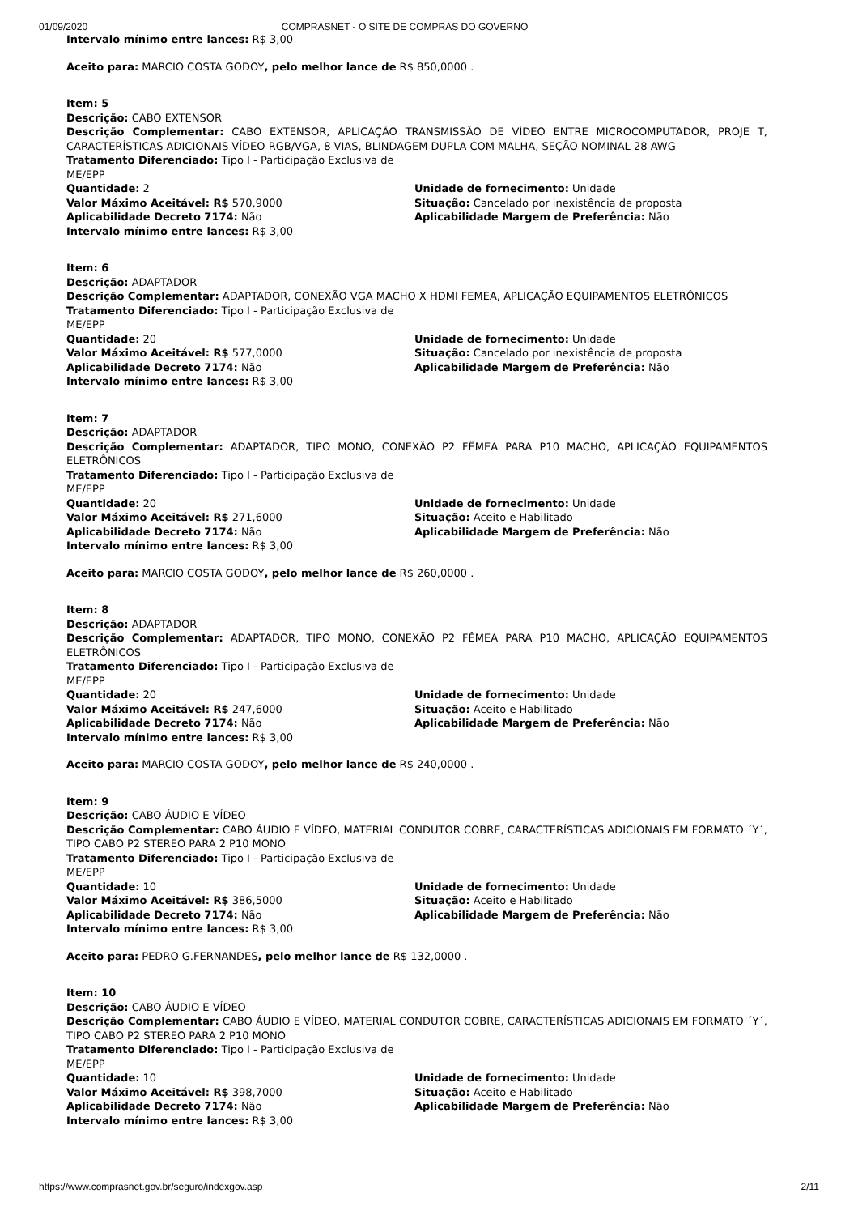01/09/2020 COMPRASNET - O SITE DE COMPRAS DO GOVERNO
Intervalo mínimo entre lances: R$ 3,00
Aceito para: MARCIO COSTA GODOY, pelo melhor lance de R$ 850,0000 .
Item: 5
Descrição: CABO EXTENSOR
Descrição Complementar: CABO EXTENSOR, APLICAÇÃO TRANSMISSÃO DE VÍDEO ENTRE MICROCOMPUTADOR, PROJE T, CARACTERÍSTICAS ADICIONAIS VÍDEO RGB/VGA, 8 VIAS, BLINDAGEM DUPLA COM MALHA, SEÇÃO NOMINAL 28 AWG
Tratamento Diferenciado: Tipo I - Participação Exclusiva de ME/EPP
Quantidade: 2
Valor Máximo Aceitável: R$ 570,9000
Aplicabilidade Decreto 7174: Não
Intervalo mínimo entre lances: R$ 3,00
Unidade de fornecimento: Unidade
Situação: Cancelado por inexistência de proposta
Aplicabilidade Margem de Preferência: Não
Item: 6
Descrição: ADAPTADOR
Descrição Complementar: ADAPTADOR, CONEXÃO VGA MACHO X HDMI FEMEA, APLICAÇÃO EQUIPAMENTOS ELETRÔNICOS
Tratamento Diferenciado: Tipo I - Participação Exclusiva de ME/EPP
Quantidade: 20
Valor Máximo Aceitável: R$ 577,0000
Aplicabilidade Decreto 7174: Não
Intervalo mínimo entre lances: R$ 3,00
Unidade de fornecimento: Unidade
Situação: Cancelado por inexistência de proposta
Aplicabilidade Margem de Preferência: Não
Item: 7
Descrição: ADAPTADOR
Descrição Complementar: ADAPTADOR, TIPO MONO, CONEXÃO P2 FÊMEA PARA P10 MACHO, APLICAÇÃO EQUIPAMENTOS ELETRÔNICOS
Tratamento Diferenciado: Tipo I - Participação Exclusiva de ME/EPP
Quantidade: 20
Valor Máximo Aceitável: R$ 271,6000
Aplicabilidade Decreto 7174: Não
Intervalo mínimo entre lances: R$ 3,00
Unidade de fornecimento: Unidade
Situação: Aceito e Habilitado
Aplicabilidade Margem de Preferência: Não
Aceito para: MARCIO COSTA GODOY, pelo melhor lance de R$ 260,0000 .
Item: 8
Descrição: ADAPTADOR
Descrição Complementar: ADAPTADOR, TIPO MONO, CONEXÃO P2 FÊMEA PARA P10 MACHO, APLICAÇÃO EQUIPAMENTOS ELETRÔNICOS
Tratamento Diferenciado: Tipo I - Participação Exclusiva de ME/EPP
Quantidade: 20
Valor Máximo Aceitável: R$ 247,6000
Aplicabilidade Decreto 7174: Não
Intervalo mínimo entre lances: R$ 3,00
Unidade de fornecimento: Unidade
Situação: Aceito e Habilitado
Aplicabilidade Margem de Preferência: Não
Aceito para: MARCIO COSTA GODOY, pelo melhor lance de R$ 240,0000 .
Item: 9
Descrição: CABO ÁUDIO E VÍDEO
Descrição Complementar: CABO ÁUDIO E VÍDEO, MATERIAL CONDUTOR COBRE, CARACTERÍSTICAS ADICIONAIS EM FORMATO ´Y´, TIPO CABO P2 STEREO PARA 2 P10 MONO
Tratamento Diferenciado: Tipo I - Participação Exclusiva de ME/EPP
Quantidade: 10
Valor Máximo Aceitável: R$ 386,5000
Aplicabilidade Decreto 7174: Não
Intervalo mínimo entre lances: R$ 3,00
Unidade de fornecimento: Unidade
Situação: Aceito e Habilitado
Aplicabilidade Margem de Preferência: Não
Aceito para: PEDRO G.FERNANDES, pelo melhor lance de R$ 132,0000 .
Item: 10
Descrição: CABO ÁUDIO E VÍDEO
Descrição Complementar: CABO ÁUDIO E VÍDEO, MATERIAL CONDUTOR COBRE, CARACTERÍSTICAS ADICIONAIS EM FORMATO ´Y´, TIPO CABO P2 STEREO PARA 2 P10 MONO
Tratamento Diferenciado: Tipo I - Participação Exclusiva de ME/EPP
Quantidade: 10
Valor Máximo Aceitável: R$ 398,7000
Aplicabilidade Decreto 7174: Não
Intervalo mínimo entre lances: R$ 3,00
Unidade de fornecimento: Unidade
Situação: Aceito e Habilitado
Aplicabilidade Margem de Preferência: Não
https://www.comprasnet.gov.br/seguro/indexgov.asp 2/11